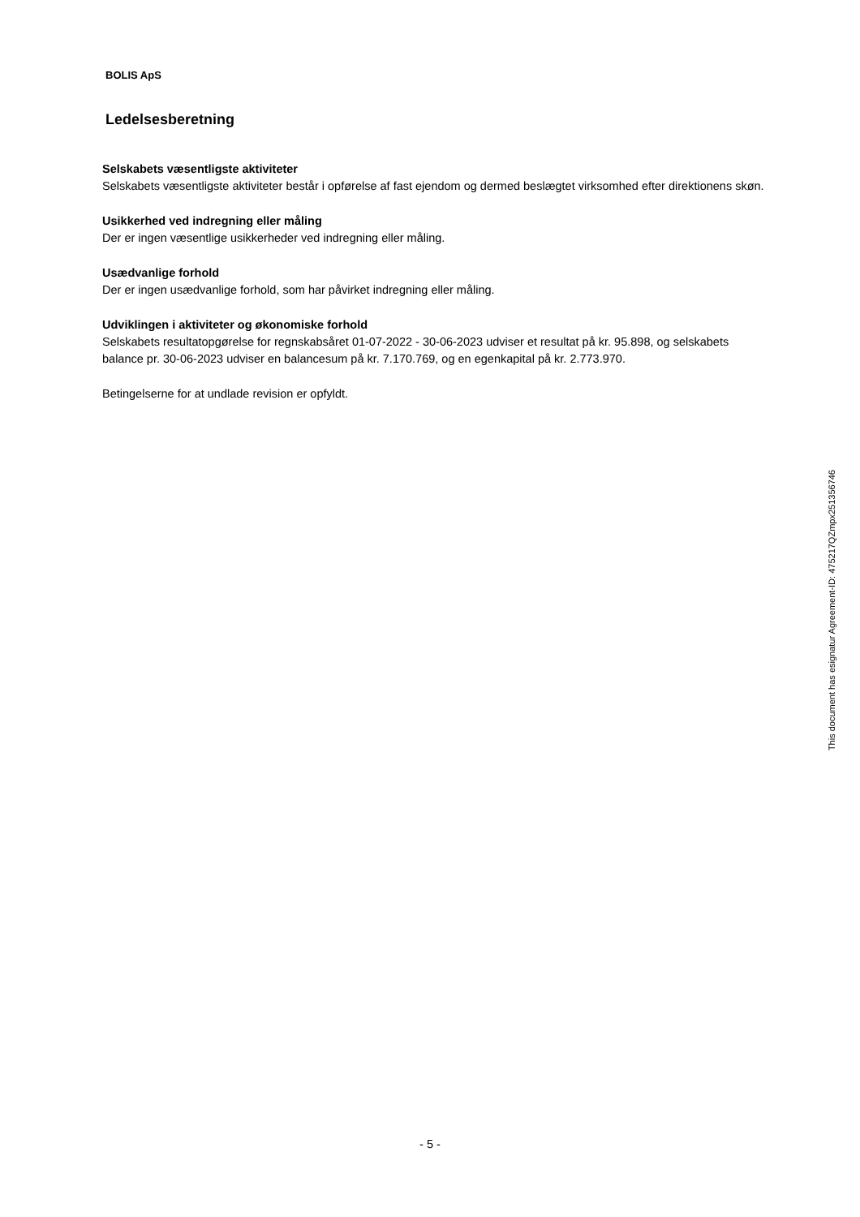BOLIS ApS
Ledelsesberetning
Selskabets væsentligste aktiviteter
Selskabets væsentligste aktiviteter består i opførelse af fast ejendom og dermed beslægtet virksomhed efter direktionens skøn.
Usikkerhed ved indregning eller måling
Der er ingen væsentlige usikkerheder ved indregning eller måling.
Usædvanlige forhold
Der er ingen usædvanlige forhold, som har påvirket indregning eller måling.
Udviklingen i aktiviteter og økonomiske forhold
Selskabets resultatopgørelse for regnskabsåret 01-07-2022 - 30-06-2023 udviser et resultat på kr. 95.898, og selskabets balance pr. 30-06-2023 udviser en balancesum på kr. 7.170.769, og en egenkapital på kr. 2.773.970.
Betingelserne for at undlade revision er opfyldt.
This document has esignatur Agreement-ID: 475217QZmpx251356746
- 5 -